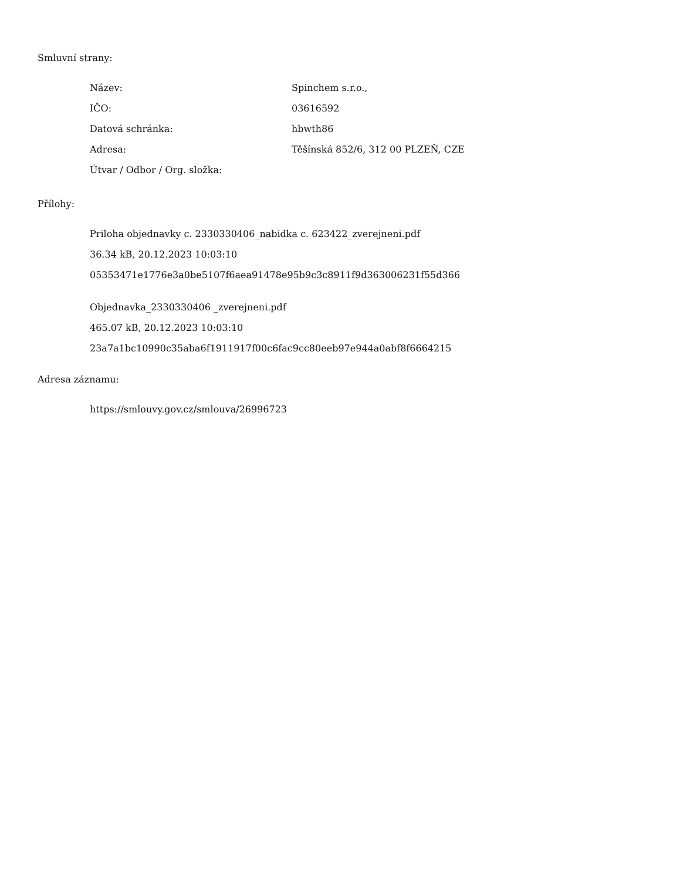Smluvní strany:
| Název: | Spinchem s.r.o., |
| IČO: | 03616592 |
| Datová schránka: | hbwth86 |
| Adresa: | Těšínská 852/6, 312 00 PLZEŇ, CZE |
| Útvar / Odbor / Org. složka: | |
Přílohy:
Priloha objednavky c. 2330330406_nabidka c. 623422_zverejneni.pdf
36.34 kB, 20.12.2023 10:03:10
05353471e1776e3a0be5107f6aea91478e95b9c3c8911f9d363006231f55d366
Objednavka_2330330406 _zverejneni.pdf
465.07 kB, 20.12.2023 10:03:10
23a7a1bc10990c35aba6f1911917f00c6fac9cc80eeb97e944a0abf8f6664215
Adresa záznamu:
https://smlouvy.gov.cz/smlouva/26996723